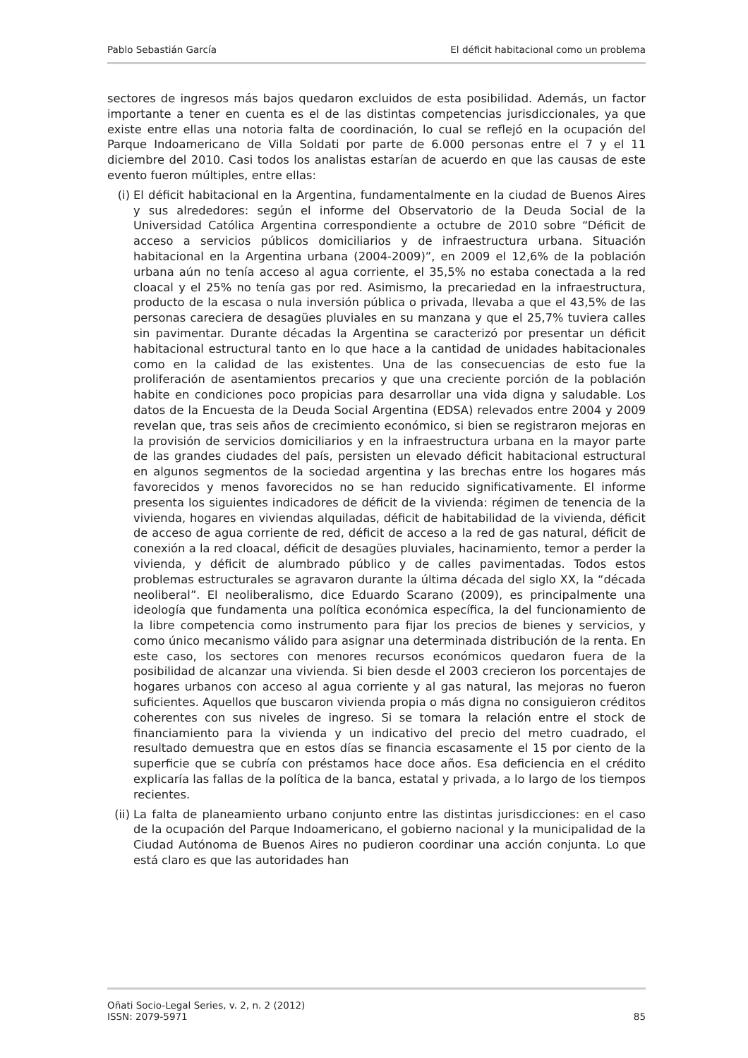Pablo Sebastián García El déficit habitacional como un problema
sectores de ingresos más bajos quedaron excluidos de esta posibilidad. Además, un factor importante a tener en cuenta es el de las distintas competencias jurisdiccionales, ya que existe entre ellas una notoria falta de coordinación, lo cual se reflejó en la ocupación del Parque Indoamericano de Villa Soldati por parte de 6.000 personas entre el 7 y el 11 diciembre del 2010. Casi todos los analistas estarían de acuerdo en que las causas de este evento fueron múltiples, entre ellas:
(i) El déficit habitacional en la Argentina, fundamentalmente en la ciudad de Buenos Aires y sus alrededores: según el informe del Observatorio de la Deuda Social de la Universidad Católica Argentina correspondiente a octubre de 2010 sobre “Déficit de acceso a servicios públicos domiciliarios y de infraestructura urbana. Situación habitacional en la Argentina urbana (2004-2009)”, en 2009 el 12,6% de la población urbana aún no tenía acceso al agua corriente, el 35,5% no estaba conectada a la red cloacal y el 25% no tenía gas por red. Asimismo, la precariedad en la infraestructura, producto de la escasa o nula inversión pública o privada, llevaba a que el 43,5% de las personas careciera de desagües pluviales en su manzana y que el 25,7% tuviera calles sin pavimentar. Durante décadas la Argentina se caracterizó por presentar un déficit habitacional estructural tanto en lo que hace a la cantidad de unidades habitacionales como en la calidad de las existentes. Una de las consecuencias de esto fue la proliferación de asentamientos precarios y que una creciente porción de la población habite en condiciones poco propicias para desarrollar una vida digna y saludable. Los datos de la Encuesta de la Deuda Social Argentina (EDSA) relevados entre 2004 y 2009 revelan que, tras seis años de crecimiento económico, si bien se registraron mejoras en la provisión de servicios domiciliarios y en la infraestructura urbana en la mayor parte de las grandes ciudades del país, persisten un elevado déficit habitacional estructural en algunos segmentos de la sociedad argentina y las brechas entre los hogares más favorecidos y menos favorecidos no se han reducido significativamente. El informe presenta los siguientes indicadores de déficit de la vivienda: régimen de tenencia de la vivienda, hogares en viviendas alquiladas, déficit de habitabilidad de la vivienda, déficit de acceso de agua corriente de red, déficit de acceso a la red de gas natural, déficit de conexión a la red cloacal, déficit de desagües pluviales, hacinamiento, temor a perder la vivienda, y déficit de alumbrado público y de calles pavimentadas. Todos estos problemas estructurales se agravaron durante la última década del siglo XX, la “década neoliberal”. El neoliberalismo, dice Eduardo Scarano (2009), es principalmente una ideología que fundamenta una política económica específica, la del funcionamiento de la libre competencia como instrumento para fijar los precios de bienes y servicios, y como único mecanismo válido para asignar una determinada distribución de la renta. En este caso, los sectores con menores recursos económicos quedaron fuera de la posibilidad de alcanzar una vivienda. Si bien desde el 2003 crecieron los porcentajes de hogares urbanos con acceso al agua corriente y al gas natural, las mejoras no fueron suficientes. Aquellos que buscaron vivienda propia o más digna no consiguieron créditos coherentes con sus niveles de ingreso. Si se tomara la relación entre el stock de financiamiento para la vivienda y un indicativo del precio del metro cuadrado, el resultado demuestra que en estos días se financia escasamente el 15 por ciento de la superficie que se cubría con préstamos hace doce años. Esa deficiencia en el crédito explicaría las fallas de la política de la banca, estatal y privada, a lo largo de los tiempos recientes.
(ii)
La falta de planeamiento urbano conjunto entre las distintas jurisdicciones: en el caso de la ocupación del Parque Indoamericano, el gobierno nacional y la municipalidad de la Ciudad Autónoma de Buenos Aires no pudieron coordinar una acción conjunta. Lo que está claro es que las autoridades han
Oñati Socio-Legal Series, v. 2, n. 2 (2012)
ISSN: 2079-5971
85